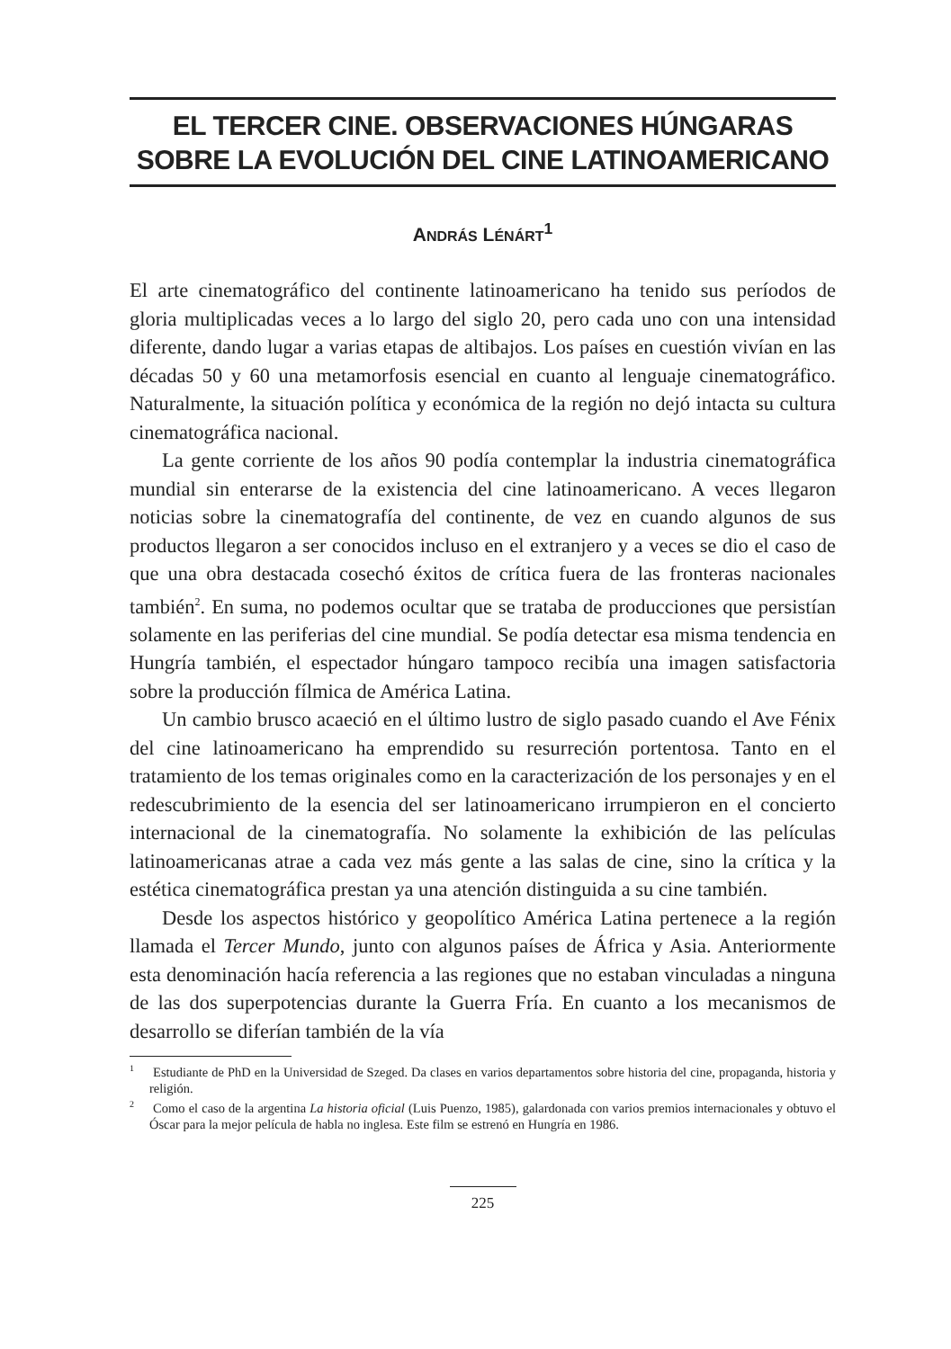EL TERCER CINE. OBSERVACIONES HÚNGARAS
SOBRE LA EVOLUCIÓN DEL CINE LATINOAMERICANO
ANDRÁS LÉNÁRT<sup>1</sup>
El arte cinematográfico del continente latinoamericano ha tenido sus períodos de gloria multiplicadas veces a lo largo del siglo 20, pero cada uno con una intensidad diferente, dando lugar a varias etapas de altibajos. Los países en cuestión vivían en las décadas 50 y 60 una metamorfosis esencial en cuanto al lenguaje cinematográfico. Naturalmente, la situación política y económica de la región no dejó intacta su cultura cinematográfica nacional.
La gente corriente de los años 90 podía contemplar la industria cinematográfica mundial sin enterarse de la existencia del cine latinoamericano. A veces llegaron noticias sobre la cinematografía del continente, de vez en cuando algunos de sus productos llegaron a ser conocidos incluso en el extranjero y a veces se dio el caso de que una obra destacada cosechó éxitos de crítica fuera de las fronteras nacionales también<sup>2</sup>. En suma, no podemos ocultar que se trataba de producciones que persistían solamente en las periferias del cine mundial. Se podía detectar esa misma tendencia en Hungría también, el espectador húngaro tampoco recibía una imagen satisfactoria sobre la producción fílmica de América Latina.
Un cambio brusco acaeció en el último lustro de siglo pasado cuando el Ave Fénix del cine latinoamericano ha emprendido su resurreción portentosa. Tanto en el tratamiento de los temas originales como en la caracterización de los personajes y en el redescubrimiento de la esencia del ser latinoamericano irrumpieron en el concierto internacional de la cinematografía. No solamente la exhibición de las películas latinoamericanas atrae a cada vez más gente a las salas de cine, sino la crítica y la estética cinematográfica prestan ya una atención distinguida a su cine también.
Desde los aspectos histórico y geopolítico América Latina pertenece a la región llamada el Tercer Mundo, junto con algunos países de África y Asia. Anteriormente esta denominación hacía referencia a las regiones que no estaban vinculadas a ninguna de las dos superpotencias durante la Guerra Fría. En cuanto a los mecanismos de desarrollo se diferían también de la vía
<sup>1</sup> Estudiante de PhD en la Universidad de Szeged. Da clases en varios departamentos sobre historia del cine, propaganda, historia y religión.
<sup>2</sup> Como el caso de la argentina La historia oficial (Luis Puenzo, 1985), galardonada con varios premios internacionales y obtuvo el Óscar para la mejor película de habla no inglesa. Este film se estrenó en Hungría en 1986.
225